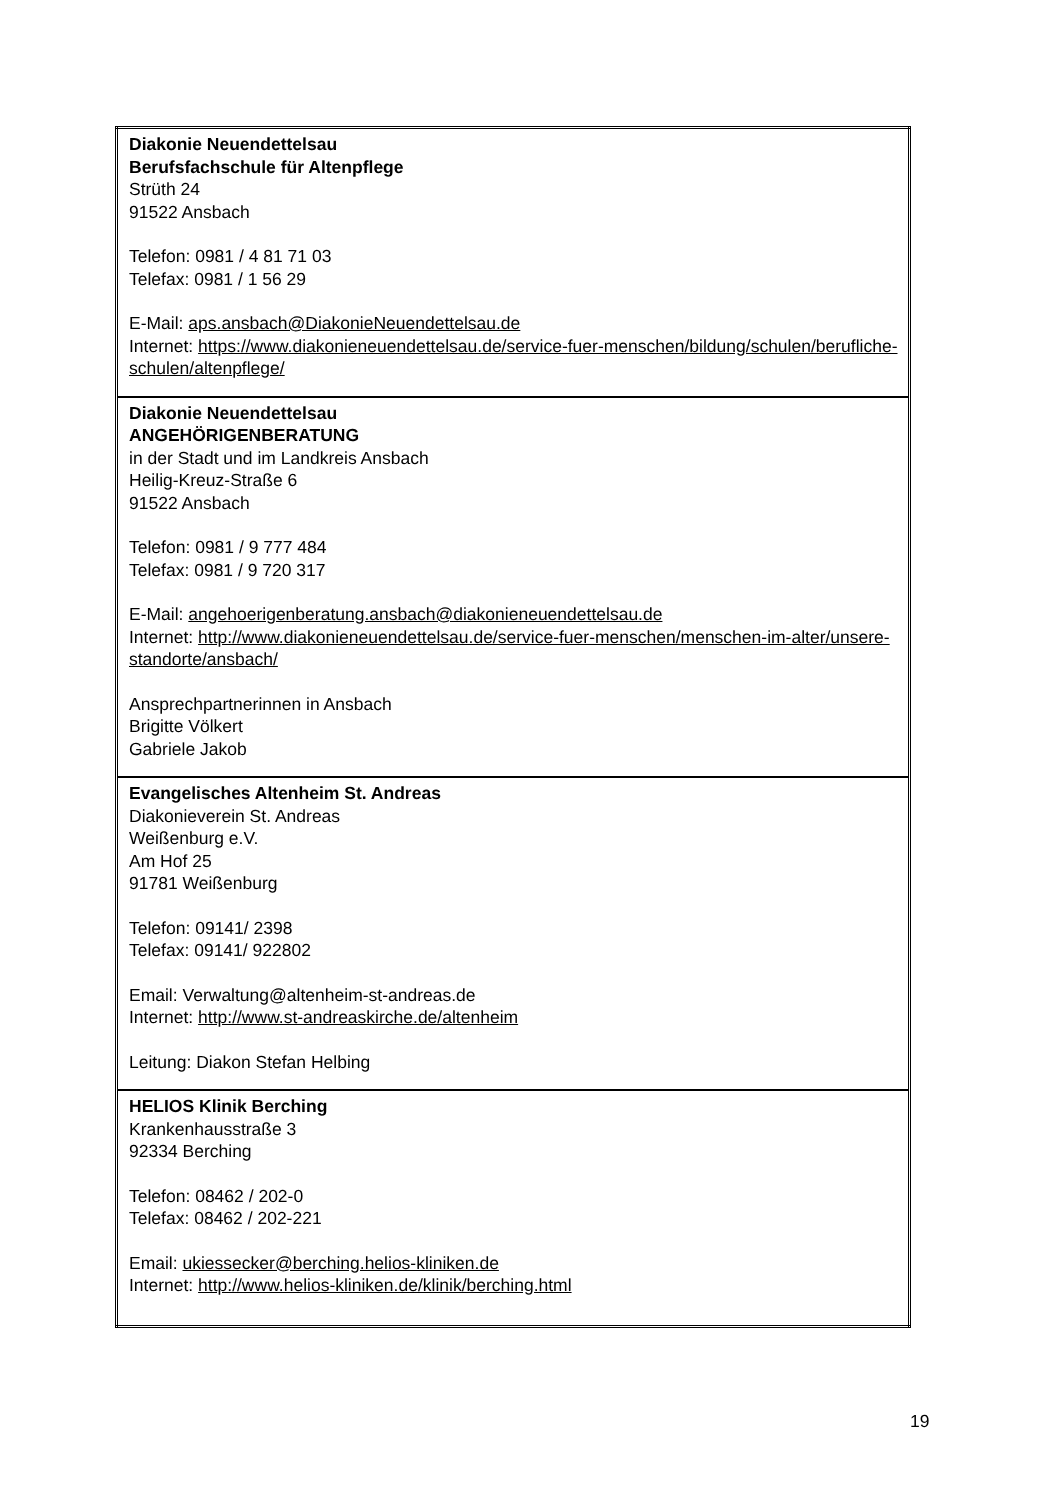| Diakonie Neuendettelsau Berufsfachschule für Altenpflege Strüth 24 91522 Ansbach Telefon: 0981 / 4 81 71 03 Telefax: 0981 / 1 56 29 E-Mail: aps.ansbach@DiakonieNeuendettelsau.de Internet: https://www.diakonieneuendettelsau.de/service-fuer-menschen/bildung/schulen/berufliche-schulen/altenpflege/ |
| Diakonie Neuendettelsau ANGEHÖRIGENBERATUNG in der Stadt und im Landkreis Ansbach Heilig-Kreuz-Straße 6 91522 Ansbach Telefon: 0981 / 9 777 484 Telefax: 0981 / 9 720 317 E-Mail: angehoerigenberatung.ansbach@diakonieneuendettelsau.de Internet: http://www.diakonieneuendettelsau.de/service-fuer-menschen/menschen-im-alter/unsere-standorte/ansbach/ Ansprechpartnerinnen in Ansbach Brigitte Völkert Gabriele Jakob |
| Evangelisches Altenheim St. Andreas Diakonieverein St. Andreas Weißenburg e.V. Am Hof 25 91781 Weißenburg Telefon: 09141/ 2398 Telefax: 09141/ 922802 Email: Verwaltung@altenheim-st-andreas.de Internet: http://www.st-andreaskirche.de/altenheim Leitung: Diakon Stefan Helbing |
| HELIOS Klinik Berching Krankenhausstraße 3 92334 Berching Telefon: 08462 / 202-0 Telefax: 08462 / 202-221 Email: ukiessecker@berching.helios-kliniken.de Internet: http://www.helios-kliniken.de/klinik/berching.html |
19